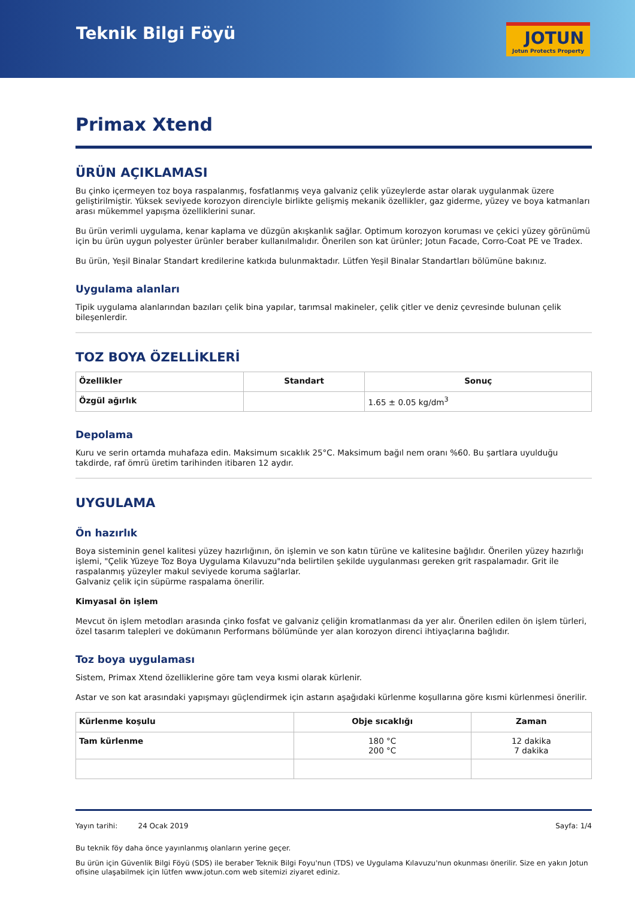Teknik Bilgi Föyü
JOTUN
Jotun Protects Property
Primax Xtend
ÜRÜN AÇIKLAMASI
Bu çinko içermeyen toz boya raspalanmış, fosfatlanmış veya galvaniz çelik yüzeylerde astar olarak uygulanmak üzere geliştirilmiştir. Yüksek seviyede korozyon direnciyle birlikte gelişmiş mekanik özellikler, gaz giderme, yüzey ve boya katmanları arası mükemmel yapışma özelliklerini sunar.
Bu ürün verimli uygulama, kenar kaplama ve düzgün akışkanlık sağlar. Optimum korozyon koruması ve çekici yüzey görünümü için bu ürün uygun polyester ürünler beraber kullanılmalıdır. Önerilen son kat ürünler; Jotun Facade, Corro-Coat PE ve Tradex.
Bu ürün, Yeşil Binalar Standart kredilerine katkıda bulunmaktadır. Lütfen Yeşil Binalar Standartları bölümüne bakınız.
Uygulama alanları
Tipik uygulama alanlarından bazıları çelik bina yapılar, tarımsal makineler, çelik çitler ve deniz çevresinde bulunan çelik bileşenlerdir.
TOZ BOYA ÖZELLİKLERİ
| Özellikler | Standart | Sonuç |
| --- | --- | --- |
| Özgül ağırlık | | 1.65 ± 0.05 kg/dm<sup>3</sup> |
Depolama
Kuru ve serin ortamda muhafaza edin. Maksimum sıcaklık 25°C. Maksimum bağıl nem oranı %60. Bu şartlara uyulduğu takdirde, raf ömrü üretim tarihinden itibaren 12 aydır.
UYGULAMA
Ön hazırlık
Boya sisteminin genel kalitesi yüzey hazırlığının, ön işlemin ve son katın türüne ve kalitesine bağlıdır. Önerilen yüzey hazırlığı işlemi, "Çelik Yüzeye Toz Boya Uygulama Kılavuzu"nda belirtilen şekilde uygulanması gereken grit raspalamadır. Grit ile raspalanmış yüzeyler makul seviyede koruma sağlarlar.
Galvaniz çelik için süpürme raspalama önerilir.
Kimyasal ön işlem
Mevcut ön işlem metodları arasında çinko fosfat ve galvaniz çeliğin kromatlanması da yer alır. Önerilen edilen ön işlem türleri, özel tasarım talepleri ve dokümanın Performans bölümünde yer alan korozyon direnci ihtiyaçlarına bağlıdır.
Toz boya uygulaması
Sistem, Primax Xtend özelliklerine göre tam veya kısmi olarak kürlenir.
Astar ve son kat arasındaki yapışmayı güçlendirmek için astarın aşağıdaki kürlenme koşullarına göre kısmi kürlenmesi önerilir.
| Kürlenme koşulu | Obje sıcaklığı | Zaman |
| --- | --- | --- |
| Tam kürlenme | 180 °C 200 °C | 12 dakika 7 dakika |
Yayın tarihi: 24 Ocak 2019 Sayfa: 1/4
Bu teknik föy daha önce yayınlanmış olanların yerine geçer.
Bu ürün için Güvenlik Bilgi Föyü (SDS) ile beraber Teknik Bilgi Foyu'nun (TDS) ve Uygulama Kılavuzu'nun okunması önerilir. Size en yakın Jotun ofisine ulaşabilmek için lütfen www.jotun.com web sitemizi ziyaret ediniz.